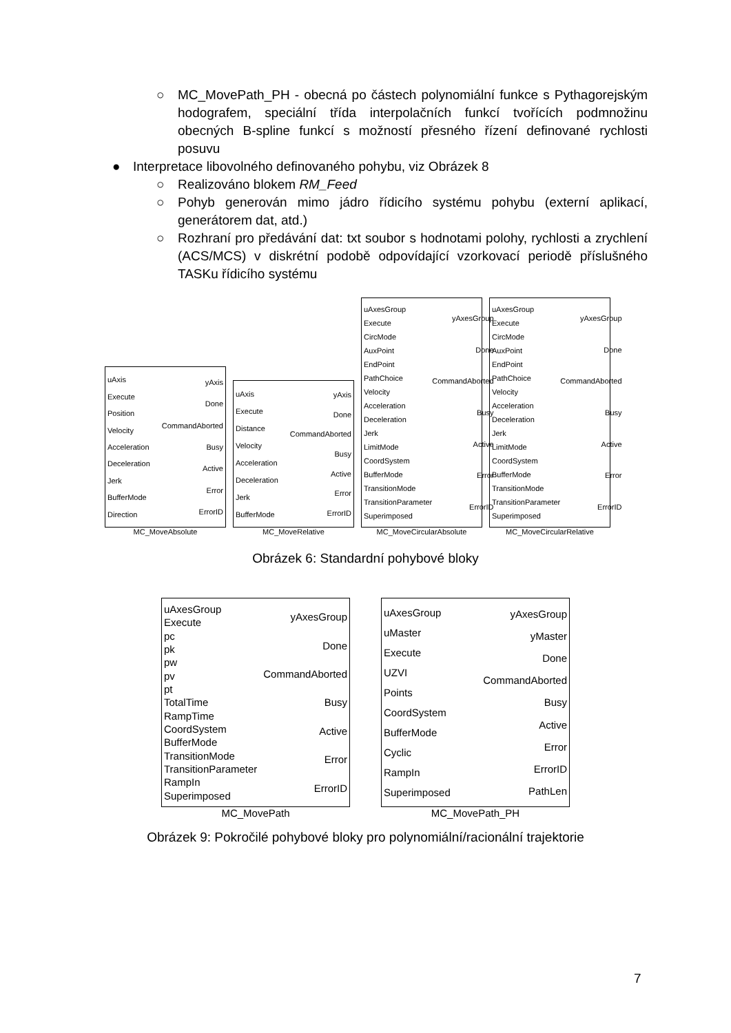○ MC_MovePath_PH - obecná po částech polynomiální funkce s Pythagorejským hodografem, speciální třída interpolačních funkcí tvořících podmnožinu obecných B-spline funkcí s možností přesného řízení definované rychlosti posuvu
● Interpretace libovolného definovaného pohybu, viz Obrázek 8
○ Realizováno blokem RM_Feed
○ Pohyb generován mimo jádro řídicího systému pohybu (externí aplikací, generátorem dat, atd.)
○ Rozhraní pro předávání dat: txt soubor s hodnotami polohy, rychlosti a zrychlení (ACS/MCS) v diskrétní podobě odpovídající vzorkovací periodě příslušného TASKu řídicího systému
uAxis
Execute
Position
Velocity
Acceleration
Deceleration
Jerk
BufferMode
Direction
yAxis
Done
CommandAborted
Busy
Active
Error
ErrorID
MC_MoveAbsolute
uAxis
Execute
Distance
Velocity
Acceleration
Deceleration
Jerk
BufferMode
yAxis
Done
CommandAborted
Busy
Active
Error
ErrorID
MC_MoveRelative
uAxesGroup
Execute
CircMode
AuxPoint
EndPoint
PathChoice
Velocity
Acceleration
Deceleration
Jerk
LimitMode
CoordSystem
BufferMode
TransitionMode
TransitionParameter
Superimposed
yAxesGroup
Done
CommandAborted
Busy
Active
Error
ErrorID
MC_MoveCircularAbsolute
uAxesGroup
Execute
CircMode
AuxPoint
EndPoint
PathChoice
Velocity
Acceleration
Deceleration
Jerk
LimitMode
CoordSystem
BufferMode
TransitionMode
TransitionParameter
Superimposed
yAxesGroup
Done
CommandAborted
Busy
Active
Error
ErrorID
MC_MoveCircularRelative
Obrázek 6: Standardní pohybové bloky
uAxesGroup
Execute
pc
pk
pw
pv
pt
TotalTime
RampTime
CoordSystem
BufferMode
TransitionMode
TransitionParameter
RampIn
Superimposed
yAxesGroup
Done
CommandAborted
Busy
Active
Error
ErrorID
MC_MovePath
uAxesGroup
uMaster
Execute
UZVI
Points
CoordSystem
BufferMode
Cyclic
RampIn
Superimposed
yAxesGroup
yMaster
Done
CommandAborted
Busy
Active
Error
ErrorID
PathLen
MC_MovePath_PH
Obrázek 9: Pokročilé pohybové bloky pro polynomiální/racionální trajektorie
7